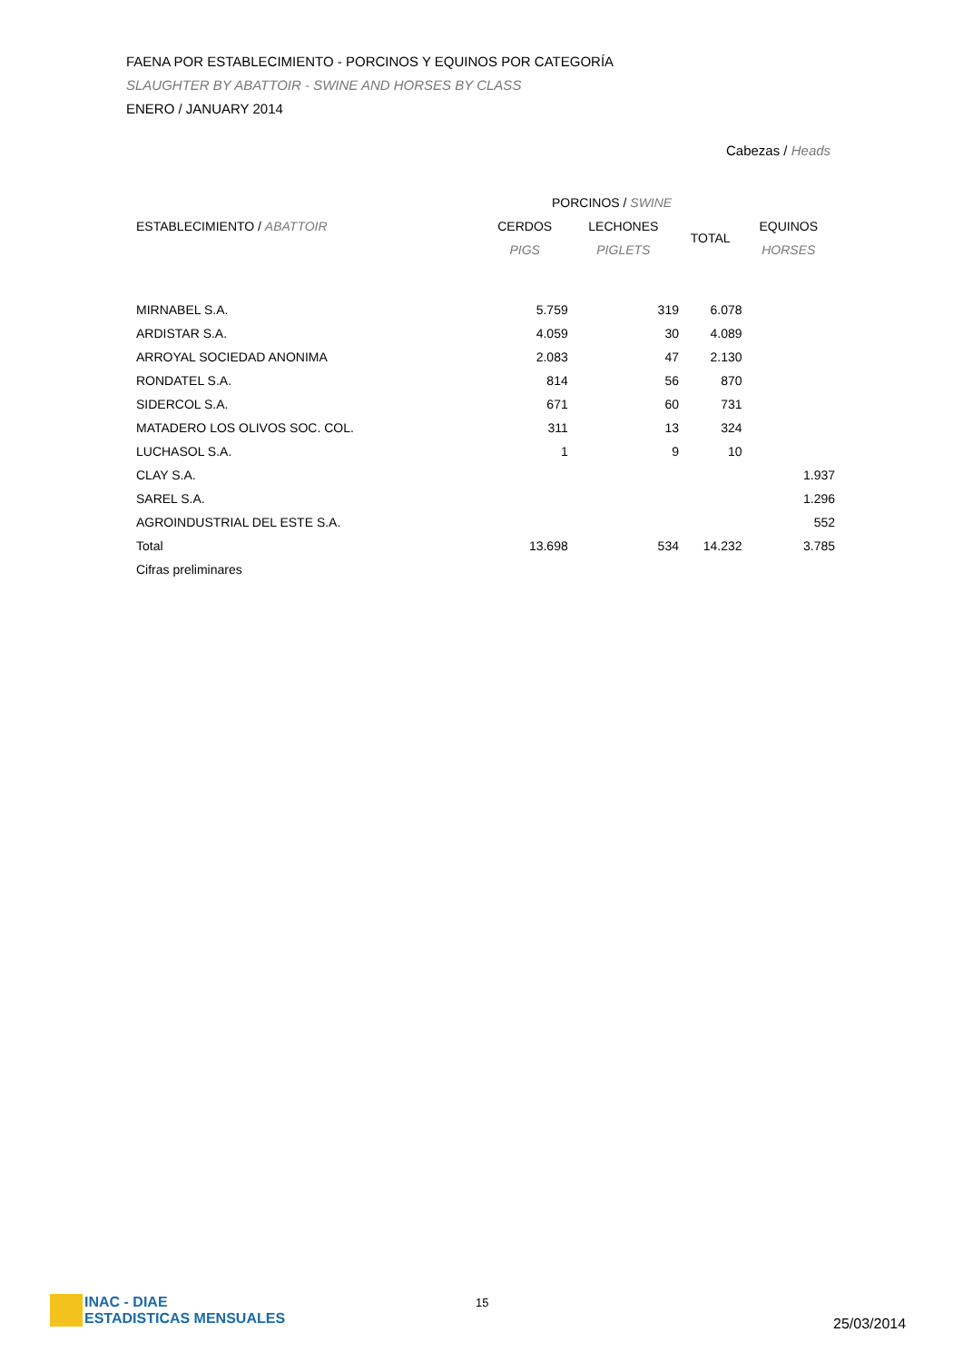FAENA POR ESTABLECIMIENTO - PORCINOS Y EQUINOS POR CATEGORÍA
SLAUGHTER BY ABATTOIR - SWINE AND HORSES BY CLASS
ENERO / JANUARY 2014
Cabezas / Heads
| | PORCINOS / SWINE | | | |
| --- | --- | --- | --- | --- |
| ESTABLECIMIENTO / ABATTOIR | CERDOS | LECHONES | TOTAL | EQUINOS |
| | PIGS | PIGLETS | | HORSES |
| MIRNABEL S.A. | 5.759 | 319 | 6.078 | |
| ARDISTAR S.A. | 4.059 | 30 | 4.089 | |
| ARROYAL SOCIEDAD ANONIMA | 2.083 | 47 | 2.130 | |
| RONDATEL S.A. | 814 | 56 | 870 | |
| SIDERCOL S.A. | 671 | 60 | 731 | |
| MATADERO LOS OLIVOS SOC. COL. | 311 | 13 | 324 | |
| LUCHASOL S.A. | 1 | 9 | 10 | |
| CLAY S.A. | | | | 1.937 |
| SAREL S.A. | | | | 1.296 |
| AGROINDUSTRIAL DEL ESTE S.A. | | | | 552 |
| Total | 13.698 | 534 | 14.232 | 3.785 |
| Cifras preliminares | | | | |
INAC - DIAE
ESTADISTICAS MENSUALES
15
25/03/2014